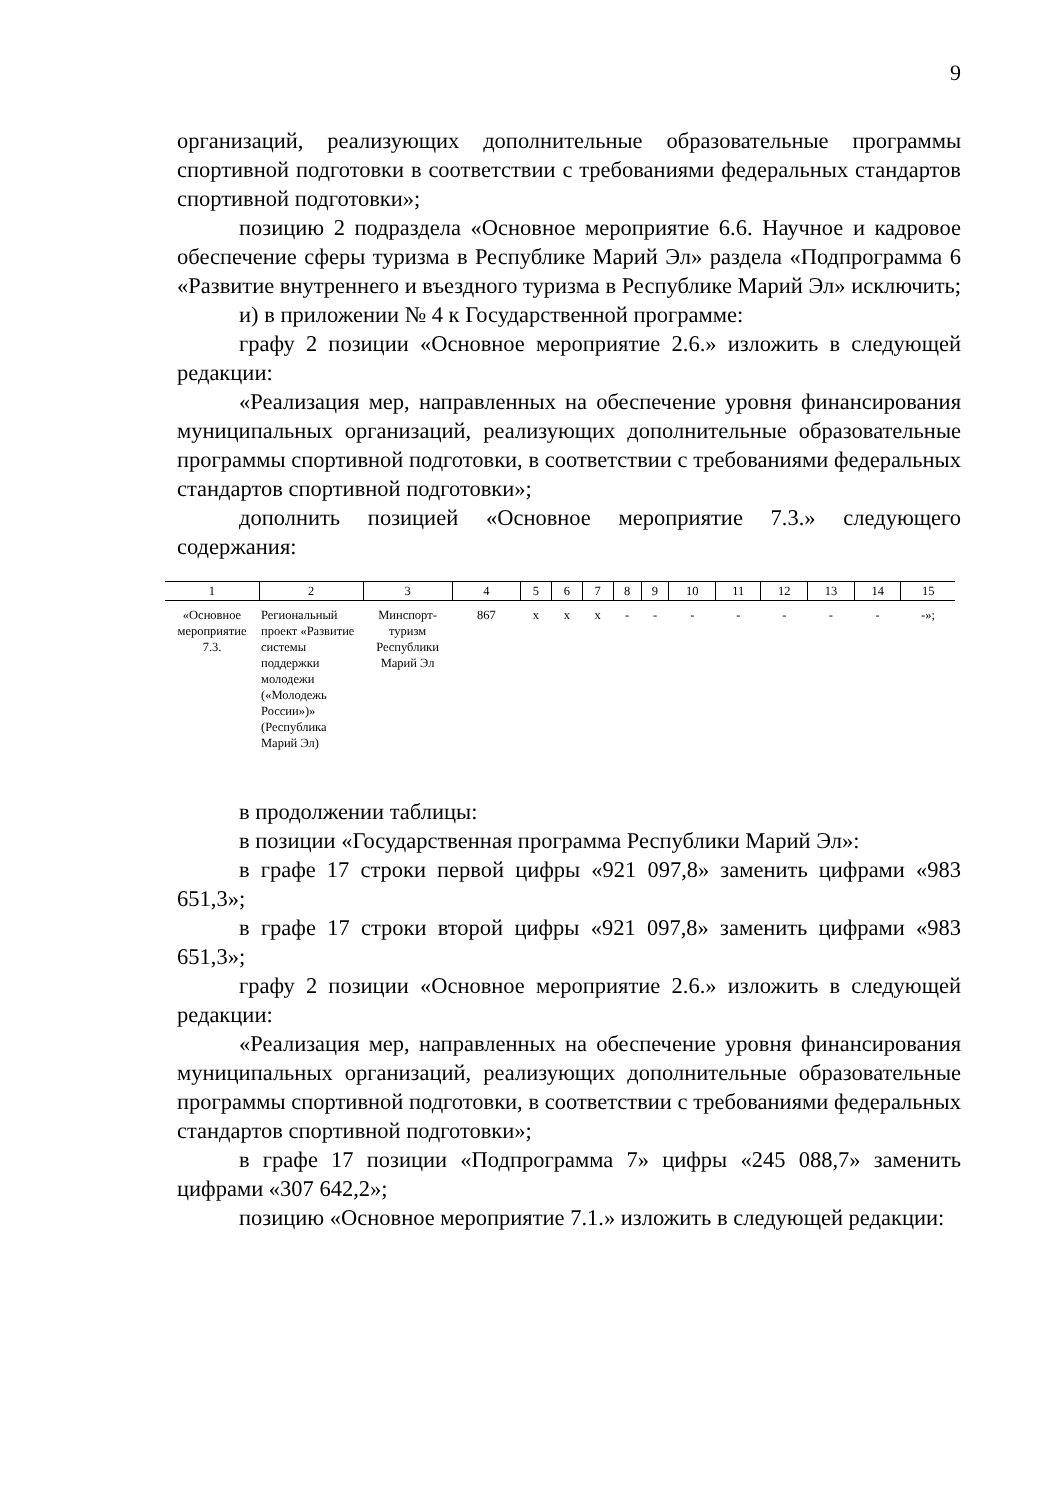9
организаций, реализующих дополнительные образовательные программы спортивной подготовки в соответствии с требованиями федеральных стандартов спортивной подготовки»;
позицию 2 подраздела «Основное мероприятие 6.6. Научное и кадровое обеспечение сферы туризма в Республике Марий Эл» раздела «Подпрограмма 6 «Развитие внутреннего и въездного туризма в Республике Марий Эл» исключить;
и) в приложении № 4 к Государственной программе:
графу 2 позиции «Основное мероприятие 2.6.» изложить в следующей редакции:
«Реализация мер, направленных на обеспечение уровня финансирования муниципальных организаций, реализующих дополнительные образовательные программы спортивной подготовки, в соответствии с требованиями федеральных стандартов спортивной подготовки»;
дополнить позицией «Основное мероприятие 7.3.» следующего содержания:
| 1 | 2 | 3 | 4 | 5 | 6 | 7 | 8 | 9 | 10 | 11 | 12 | 13 | 14 | 15 |
| --- | --- | --- | --- | --- | --- | --- | --- | --- | --- | --- | --- | --- | --- | --- |
| «Основное мероприятие 7.3. | Региональный проект «Развитие системы поддержки молодежи («Молодежь России»)» (Республика Марий Эл) | Минспорт-туризм Республики Марий Эл | 867 | х | х | х | - | - | - | - | - | - | - | -»; |
в продолжении таблицы:
в позиции «Государственная программа Республики Марий Эл»:
в графе 17 строки первой цифры «921 097,8» заменить цифрами «983 651,3»;
в графе 17 строки второй цифры «921 097,8» заменить цифрами «983 651,3»;
графу 2 позиции «Основное мероприятие 2.6.» изложить в следующей редакции:
«Реализация мер, направленных на обеспечение уровня финансирования муниципальных организаций, реализующих дополнительные образовательные программы спортивной подготовки, в соответствии с требованиями федеральных стандартов спортивной подготовки»;
в графе 17 позиции «Подпрограмма 7» цифры «245 088,7» заменить цифрами «307 642,2»;
позицию «Основное мероприятие 7.1.» изложить в следующей редакции: